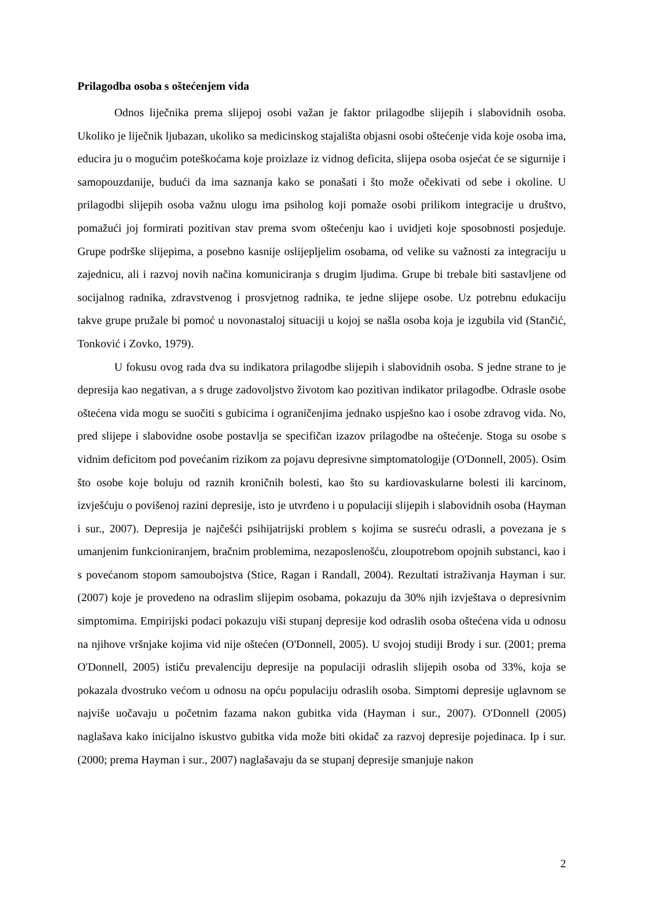Prilagodba osoba s oštećenjem vida
Odnos liječnika prema slijepoj osobi važan je faktor prilagodbe slijepih i slabovidnih osoba. Ukoliko je liječnik ljubazan, ukoliko sa medicinskog stajališta objasni osobi oštećenje vida koje osoba ima, educira ju o mogućim poteškoćama koje proizlaze iz vidnog deficita, slijepa osoba osjećat će se sigurnije i samopouzdanije, budući da ima saznanja kako se ponašati i što može očekivati od sebe i okoline. U prilagodbi slijepih osoba važnu ulogu ima psiholog koji pomaže osobi prilikom integracije u društvo, pomažući joj formirati pozitivan stav prema svom oštećenju kao i uvidjeti koje sposobnosti posjeduje. Grupe podrške slijepima, a posebno kasnije oslijepljelim osobama, od velike su važnosti za integraciju u zajednicu, ali i razvoj novih načina komuniciranja s drugim ljudima. Grupe bi trebale biti sastavljene od socijalnog radnika, zdravstvenog i prosvjetnog radnika, te jedne slijepe osobe. Uz potrebnu edukaciju takve grupe pružale bi pomoć u novonastaloj situaciji u kojoj se našla osoba koja je izgubila vid (Stančić, Tonković i Zovko, 1979).
U fokusu ovog rada dva su indikatora prilagodbe slijepih i slabovidnih osoba. S jedne strane to je depresija kao negativan, a s druge zadovoljstvo životom kao pozitivan indikator prilagodbe. Odrasle osobe oštećena vida mogu se suočiti s gubicima i ograničenjima jednako uspješno kao i osobe zdravog vida. No, pred slijepe i slabovidne osobe postavlja se specifičan izazov prilagodbe na oštećenje. Stoga su osobe s vidnim deficitom pod povećanim rizikom za pojavu depresivne simptomatologije (O'Donnell, 2005). Osim što osobe koje boluju od raznih kroničnih bolesti, kao što su kardiovaskularne bolesti ili karcinom, izvješćuju o povišenoj razini depresije, isto je utvrđeno i u populaciji slijepih i slabovidnih osoba (Hayman i sur., 2007). Depresija je najčešći psihijatrijski problem s kojima se susreću odrasli, a povezana je s umanjenim funkcioniranjem, bračnim problemima, nezaposlenošću, zloupotrebom opojnih substanci, kao i s povećanom stopom samoubojstva (Stice, Ragan i Randall, 2004). Rezultati istraživanja Hayman i sur. (2007) koje je provedeno na odraslim slijepim osobama, pokazuju da 30% njih izvještava o depresivnim simptomima. Empirijski podaci pokazuju viši stupanj depresije kod odraslih osoba oštećena vida u odnosu na njihove vršnjake kojima vid nije oštećen (O'Donnell, 2005). U svojoj studiji Brody i sur. (2001; prema O'Donnell, 2005) ističu prevalenciju depresije na populaciji odraslih slijepih osoba od 33%, koja se pokazala dvostruko većom u odnosu na opću populaciju odraslih osoba. Simptomi depresije uglavnom se najviše uočavaju u početnim fazama nakon gubitka vida (Hayman i sur., 2007). O'Donnell (2005) naglašava kako inicijalno iskustvo gubitka vida može biti okidač za razvoj depresije pojedinaca. Ip i sur. (2000; prema Hayman i sur., 2007) naglašavaju da se stupanj depresije smanjuje nakon
2